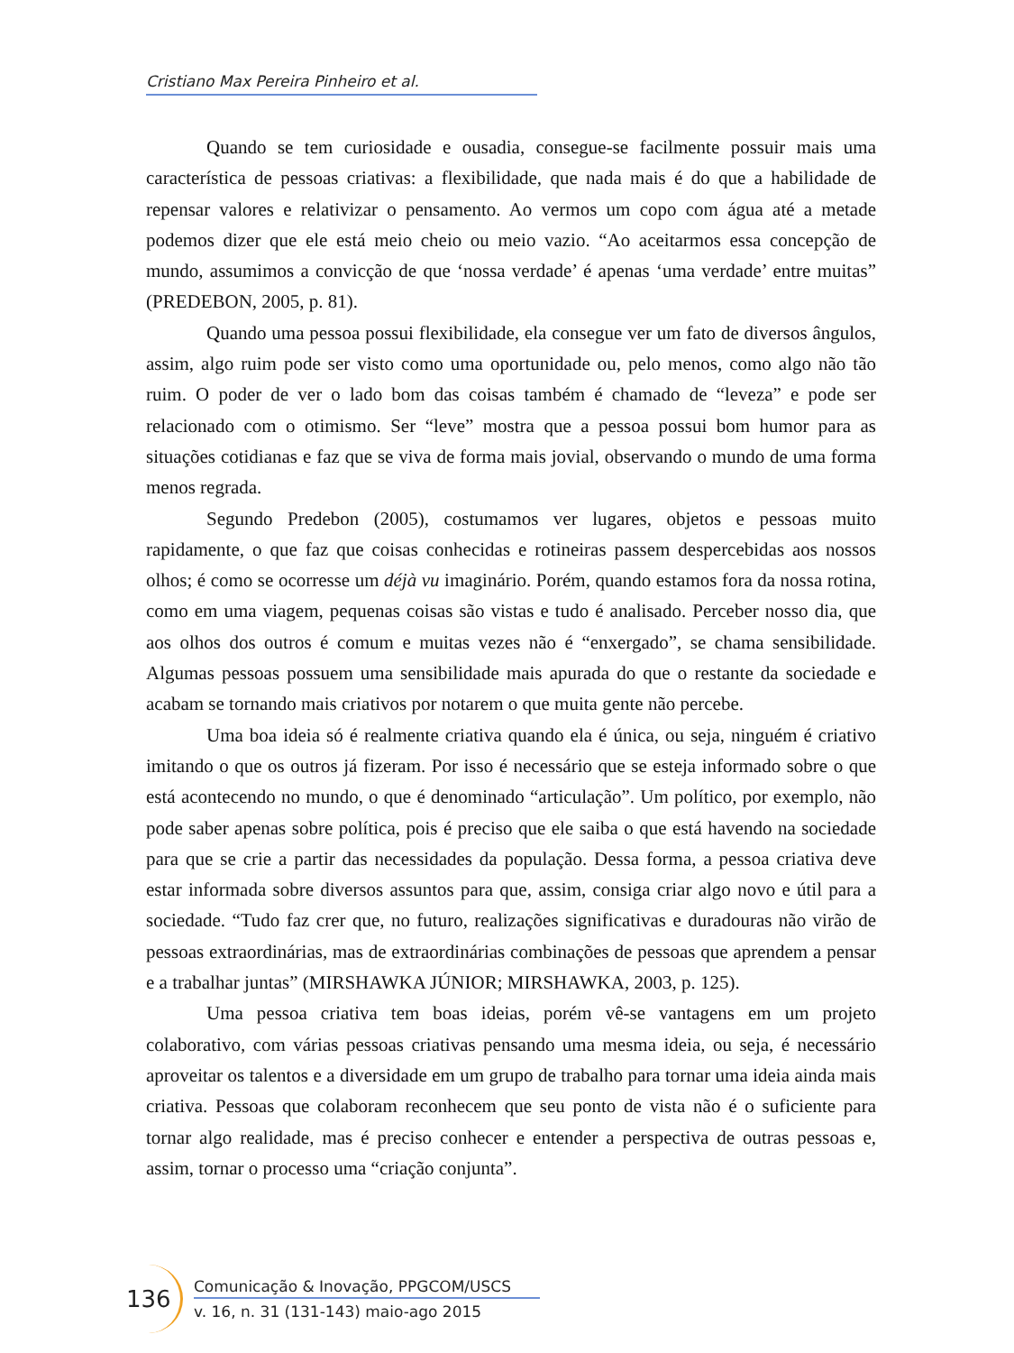Cristiano Max Pereira Pinheiro et al.
Quando se tem curiosidade e ousadia, consegue-se facilmente possuir mais uma característica de pessoas criativas: a flexibilidade, que nada mais é do que a habilidade de repensar valores e relativizar o pensamento. Ao vermos um copo com água até a metade podemos dizer que ele está meio cheio ou meio vazio. “Ao aceitarmos essa concepção de mundo, assumimos a convicção de que ‘nossa verdade’ é apenas ‘uma verdade’ entre muitas” (PREDEBON, 2005, p. 81).
Quando uma pessoa possui flexibilidade, ela consegue ver um fato de diversos ângulos, assim, algo ruim pode ser visto como uma oportunidade ou, pelo menos, como algo não tão ruim. O poder de ver o lado bom das coisas também é chamado de “leveza” e pode ser relacionado com o otimismo. Ser “leve” mostra que a pessoa possui bom humor para as situações cotidianas e faz que se viva de forma mais jovial, observando o mundo de uma forma menos regrada.
Segundo Predebon (2005), costumamos ver lugares, objetos e pessoas muito rapidamente, o que faz que coisas conhecidas e rotineiras passem despercebidas aos nossos olhos; é como se ocorresse um déjà vu imaginário. Porém, quando estamos fora da nossa rotina, como em uma viagem, pequenas coisas são vistas e tudo é analisado. Perceber nosso dia, que aos olhos dos outros é comum e muitas vezes não é “enxergado”, se chama sensibilidade. Algumas pessoas possuem uma sensibilidade mais apurada do que o restante da sociedade e acabam se tornando mais criativos por notarem o que muita gente não percebe.
Uma boa ideia só é realmente criativa quando ela é única, ou seja, ninguém é criativo imitando o que os outros já fizeram. Por isso é necessário que se esteja informado sobre o que está acontecendo no mundo, o que é denominado “articulação”. Um político, por exemplo, não pode saber apenas sobre política, pois é preciso que ele saiba o que está havendo na sociedade para que se crie a partir das necessidades da população. Dessa forma, a pessoa criativa deve estar informada sobre diversos assuntos para que, assim, consiga criar algo novo e útil para a sociedade. “Tudo faz crer que, no futuro, realizações significativas e duradouras não virão de pessoas extraordinárias, mas de extraordinárias combinações de pessoas que aprendem a pensar e a trabalhar juntas” (MIRSHAWKA JÚNIOR; MIRSHAWKA, 2003, p. 125).
Uma pessoa criativa tem boas ideias, porém vê-se vantagens em um projeto colaborativo, com várias pessoas criativas pensando uma mesma ideia, ou seja, é necessário aproveitar os talentos e a diversidade em um grupo de trabalho para tornar uma ideia ainda mais criativa. Pessoas que colaboram reconhecem que seu ponto de vista não é o suficiente para tornar algo realidade, mas é preciso conhecer e entender a perspectiva de outras pessoas e, assim, tornar o processo uma “criação conjunta”.
136
Comunicação & Inovação, PPGCOM/USCS
v. 16, n. 31 (131-143) maio-ago 2015